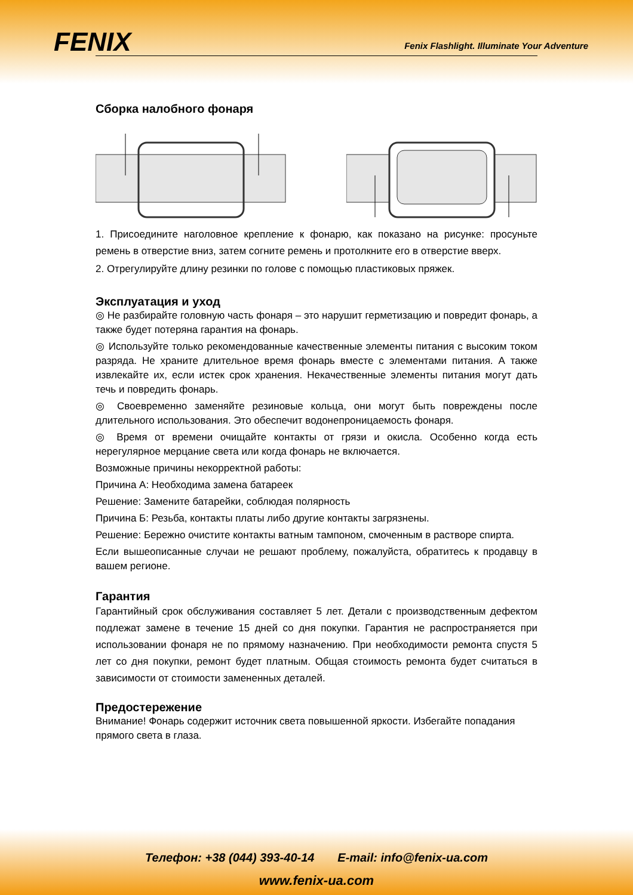FENIX
Fenix Flashlight. Illuminate Your Adventure
Сборка налобного фонаря
1. Присоедините наголовное крепление к фонарю, как показано на рисунке: просуньте ремень в отверстие вниз, затем согните ремень и протолкните его в отверстие вверх.
2. Отрегулируйте длину резинки по голове с помощью пластиковых пряжек.
Эксплуатация и уход
◎ Не разбирайте головную часть фонаря – это нарушит герметизацию и повредит фонарь, а также будет потеряна гарантия на фонарь.
◎ Используйте только рекомендованные качественные элементы питания с высоким током разряда. Не храните длительное время фонарь вместе с элементами питания. А также извлекайте их, если истек срок хранения. Некачественные элементы питания могут дать течь и повредить фонарь.
◎ Своевременно заменяйте резиновые кольца, они могут быть повреждены после длительного использования. Это обеспечит водонепроницаемость фонаря.
◎ Время от времени очищайте контакты от грязи и окисла. Особенно когда есть нерегулярное мерцание света или когда фонарь не включается.
Возможные причины некорректной работы:
Причина А: Необходима замена батареек
Решение: Замените батарейки, соблюдая полярность
Причина Б: Резьба, контакты платы либо другие контакты загрязнены.
Решение: Бережно очистите контакты ватным тампоном, смоченным в растворе спирта.
Если вышеописанные случаи не решают проблему, пожалуйста, обратитесь к продавцу в вашем регионе.
Гарантия
Гарантийный срок обслуживания составляет 5 лет. Детали с производственным дефектом подлежат замене в течение 15 дней со дня покупки. Гарантия не распространяется при использовании фонаря не по прямому назначению. При необходимости ремонта спустя 5 лет со дня покупки, ремонт будет платным. Общая стоимость ремонта будет считаться в зависимости от стоимости замененных деталей.
Предостережение
Внимание! Фонарь содержит источник света повышенной яркости. Избегайте попадания прямого света в глаза.
Телефон: +38 (044) 393-40-14 E-mail: info@fenix-ua.com
www.fenix-ua.com